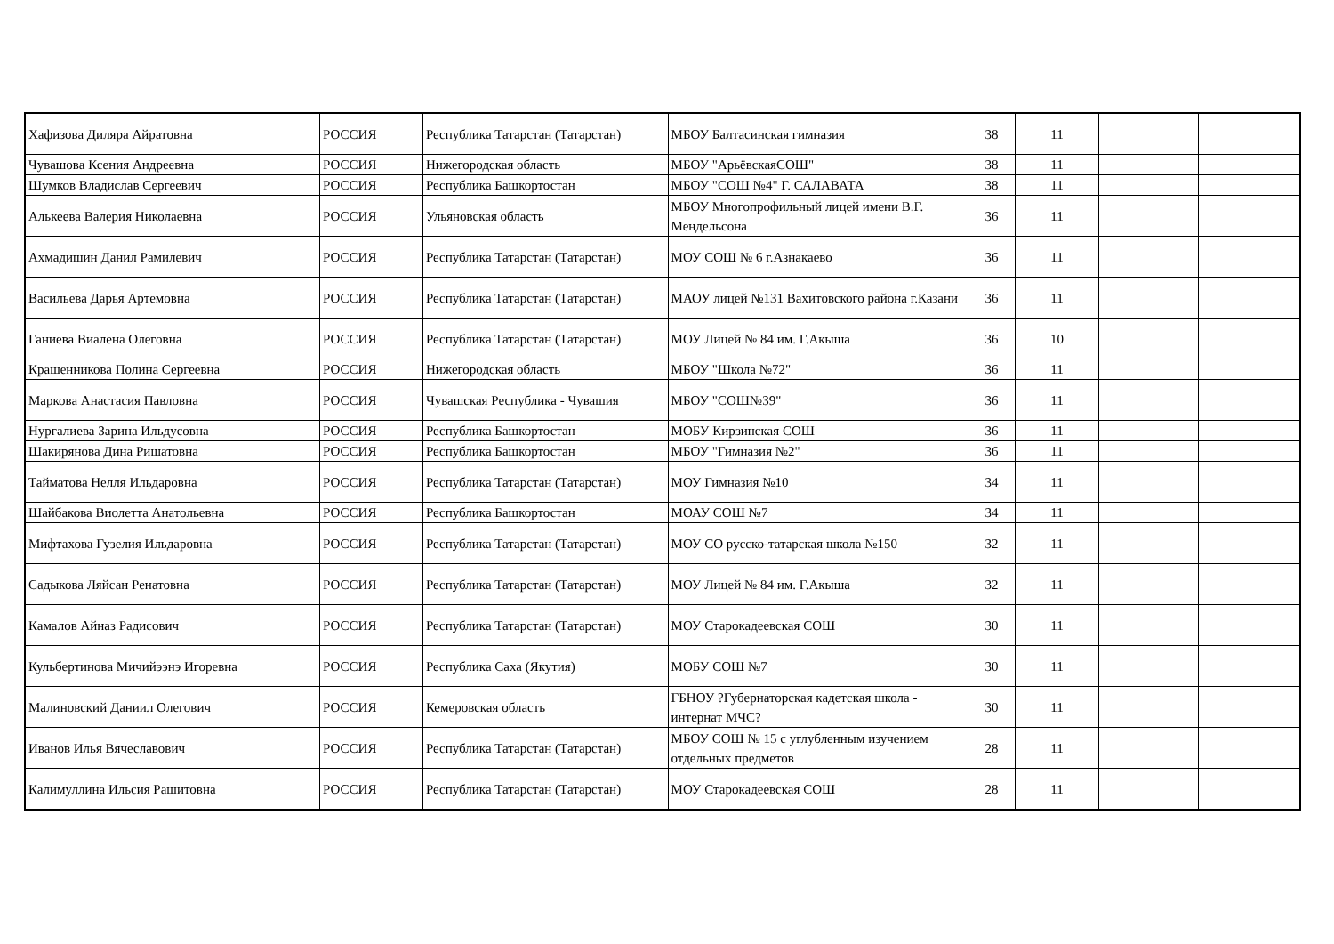| Хафизова Диляра Айратовна | РОССИЯ | Республика Татарстан (Татарстан) | МБОУ Балтасинская гимназия | 38 | 11 | | |
| Чувашова Ксения Андреевна | РОССИЯ | Нижегородская область | МБОУ "АрьёвскаяСОШ" | 38 | 11 | | |
| Шумков Владислав Сергеевич | РОССИЯ | Республика Башкортостан | МБОУ "СОШ №4" Г. САЛАВАТА | 38 | 11 | | |
| Алькеева Валерия Николаевна | РОССИЯ | Ульяновская область | МБОУ Многопрофильный лицей имени В.Г. Мендельсона | 36 | 11 | | |
| Ахмадишин Данил Рамилевич | РОССИЯ | Республика Татарстан (Татарстан) | МОУ СОШ № 6 г.Азнакаево | 36 | 11 | | |
| Васильева Дарья Артемовна | РОССИЯ | Республика Татарстан (Татарстан) | МАОУ лицей №131 Вахитовского района г.Казани | 36 | 11 | | |
| Ганиева Виалена Олеговна | РОССИЯ | Республика Татарстан (Татарстан) | МОУ Лицей № 84 им. Г.Акыша | 36 | 10 | | |
| Крашенникова Полина Сергеевна | РОССИЯ | Нижегородская область | МБОУ "Школа №72" | 36 | 11 | | |
| Маркова Анастасия Павловна | РОССИЯ | Чувашская Республика - Чувашия | МБОУ "СОШ№39" | 36 | 11 | | |
| Нургалиева Зарина Ильдусовна | РОССИЯ | Республика Башкортостан | МОБУ Кирзинская СОШ | 36 | 11 | | |
| Шакирянова Дина Ришатовна | РОССИЯ | Республика Башкортостан | МБОУ "Гимназия №2" | 36 | 11 | | |
| Тайматова Нелля Ильдаровна | РОССИЯ | Республика Татарстан (Татарстан) | МОУ Гимназия №10 | 34 | 11 | | |
| Шайбакова Виолетта Анатольевна | РОССИЯ | Республика Башкортостан | МОАУ СОШ №7 | 34 | 11 | | |
| Мифтахова Гузелия Ильдаровна | РОССИЯ | Республика Татарстан (Татарстан) | МОУ СО русско-татарская школа №150 | 32 | 11 | | |
| Садыкова Ляйсан Ренатовна | РОССИЯ | Республика Татарстан (Татарстан) | МОУ Лицей № 84 им. Г.Акыша | 32 | 11 | | |
| Камалов Айназ Радисович | РОССИЯ | Республика Татарстан (Татарстан) | МОУ Старокадеевская СОШ | 30 | 11 | | |
| Кульбертинова Мичийээнэ Игоревна | РОССИЯ | Республика Саха (Якутия) | МОБУ СОШ №7 | 30 | 11 | | |
| Малиновский Даниил Олегович | РОССИЯ | Кемеровская область | ГБНОУ ?Губернаторская кадетская школа - интернат МЧС? | 30 | 11 | | |
| Иванов Илья Вячеславович | РОССИЯ | Республика Татарстан (Татарстан) | МБОУ СОШ № 15 с углубленным изучением отдельных предметов | 28 | 11 | | |
| Калимуллина Ильсия Рашитовна | РОССИЯ | Республика Татарстан (Татарстан) | МОУ Старокадеевская СОШ | 28 | 11 | | |